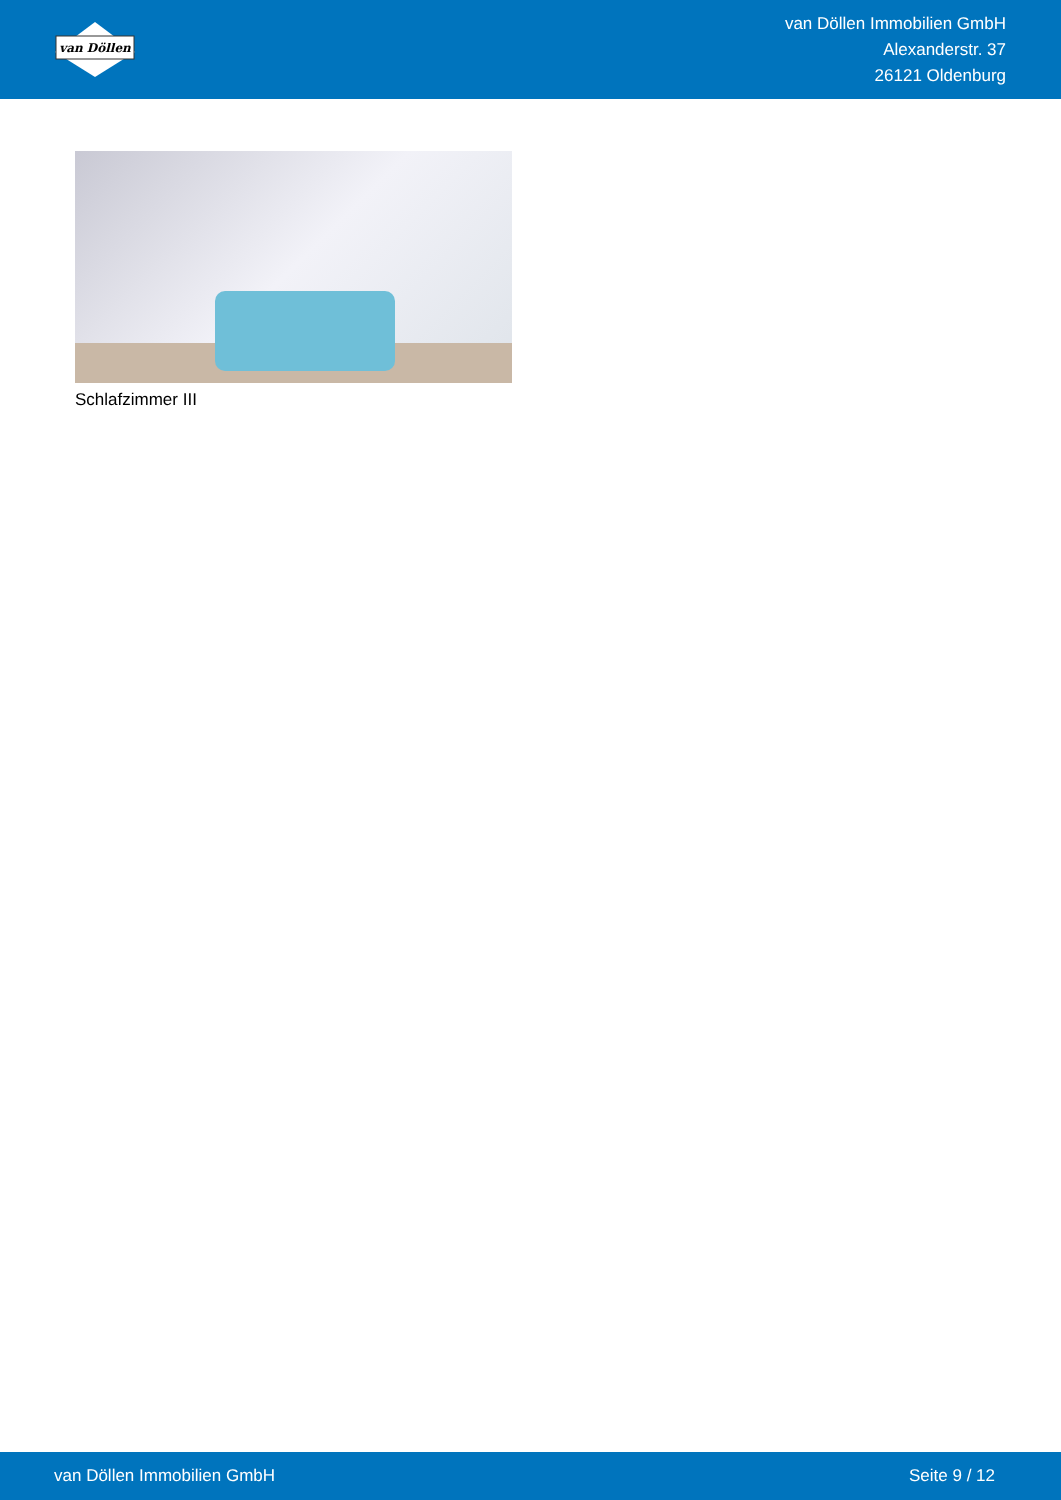van Döllen
van Döllen Immobilien GmbH
Alexanderstr. 37
26121 Oldenburg
Schlafzimmer III
van Döllen Immobilien GmbH Seite 9 / 12